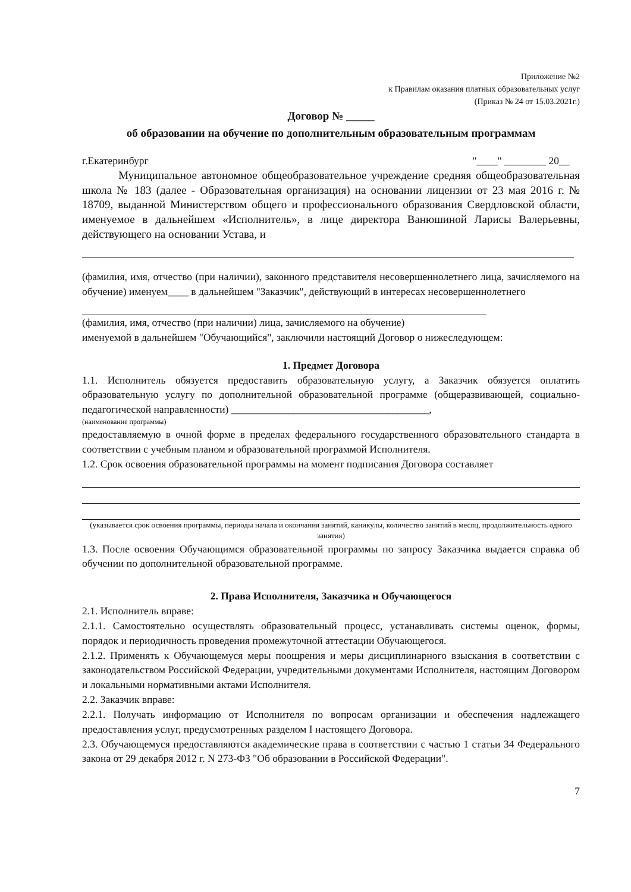Приложение №2
к Правилам оказания платных образовательных услуг
(Приказ № 24 от 15.03.2021г.)
Договор № _____
об образовании на обучение по дополнительным образовательным программам
г.Екатеринбург "____" ________ 20__
Муниципальное автономное общеобразовательное учреждение средняя общеобразовательная школа № 183 (далее - Образовательная организация) на основании лицензии от 23 мая 2016 г. № 18709, выданной Министерством общего и профессионального образования Свердловской области, именуемое в дальнейшем «Исполнитель», в лице директора Ванюшиной Ларисы Валерьевны, действующего на основании Устава, и
(фамилия, имя, отчество (при наличии), законного представителя несовершеннолетнего лица, зачисляемого на обучение) именуем____ в дальнейшем "Заказчик", действующий в интересах несовершеннолетнего
(фамилия, имя, отчество (при наличии) лица, зачисляемого на обучение)
именуемой в дальнейшем "Обучающийся", заключили настоящий Договор о нижеследующем:
1. Предмет Договора
1.1. Исполнитель обязуется предоставить образовательную услугу, а Заказчик обязуется оплатить образовательную услугу по дополнительной образовательной программе (общеразвивающей, социально-педагогической направленности) ______________________________________,
(наименование программы)
предоставляемую в очной форме в пределах федерального государственного образовательного стандарта в соответствии с учебным планом и образовательной программой Исполнителя.
1.2. Срок освоения образовательной программы на момент подписания Договора составляет
(указывается срок освоения программы, периоды начала и окончания занятий, каникулы, количество занятий в месяц, продолжительность одного занятия)
1.3. После освоения Обучающимся образовательной программы по запросу Заказчика выдается справка об обучении по дополнительной образовательной программе.
2. Права Исполнителя, Заказчика и Обучающегося
2.1. Исполнитель вправе:
2.1.1. Самостоятельно осуществлять образовательный процесс, устанавливать системы оценок, формы, порядок и периодичность проведения промежуточной аттестации Обучающегося.
2.1.2. Применять к Обучающемуся меры поощрения и меры дисциплинарного взыскания в соответствии с законодательством Российской Федерации, учредительными документами Исполнителя, настоящим Договором и локальными нормативными актами Исполнителя.
2.2. Заказчик вправе:
2.2.1. Получать информацию от Исполнителя по вопросам организации и обеспечения надлежащего предоставления услуг, предусмотренных разделом I настоящего Договора.
2.3. Обучающемуся предоставляются академические права в соответствии с частью 1 статьи 34 Федерального закона от 29 декабря 2012 г. N 273-ФЗ "Об образовании в Российской Федерации".
7